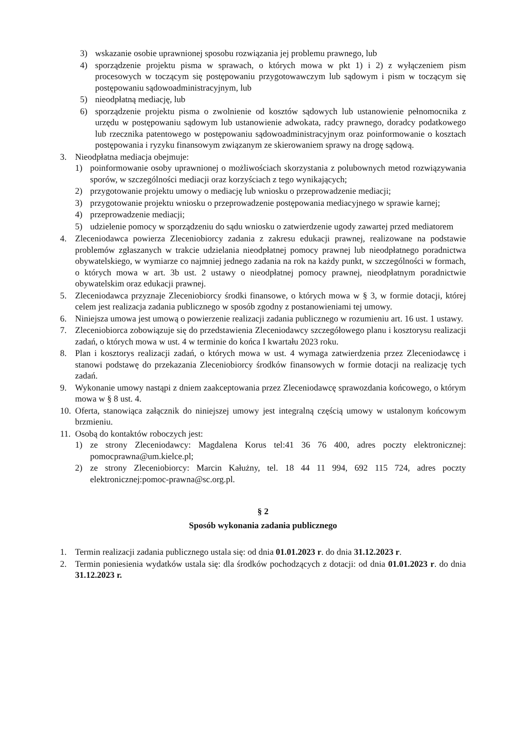3) wskazanie osobie uprawnionej sposobu rozwiązania jej problemu prawnego, lub
4) sporządzenie projektu pisma w sprawach, o których mowa w pkt 1) i 2) z wyłączeniem pism procesowych w toczącym się postępowaniu przygotowawczym lub sądowym i pism w toczącym się postępowaniu sądowoadministracyjnym, lub
5) nieodpłatną mediację, lub
6) sporządzenie projektu pisma o zwolnienie od kosztów sądowych lub ustanowienie pełnomocnika z urzędu w postępowaniu sądowym lub ustanowienie adwokata, radcy prawnego, doradcy podatkowego lub rzecznika patentowego w postępowaniu sądowoadministracyjnym oraz poinformowanie o kosztach postępowania i ryzyku finansowym związanym ze skierowaniem sprawy na drogę sądową.
3. Nieodpłatna mediacja obejmuje:
1) poinformowanie osoby uprawnionej o możliwościach skorzystania z polubownych metod rozwiązywania sporów, w szczególności mediacji oraz korzyściach z tego wynikających;
2) przygotowanie projektu umowy o mediację lub wniosku o przeprowadzenie mediacji;
3) przygotowanie projektu wniosku o przeprowadzenie postępowania mediacyjnego w sprawie karnej;
4) przeprowadzenie mediacji;
5) udzielenie pomocy w sporządzeniu do sądu wniosku o zatwierdzenie ugody zawartej przed mediatorem
4. Zleceniodawca powierza Zleceniobiorcy zadania z zakresu edukacji prawnej, realizowane na podstawie problemów zgłaszanych w trakcie udzielania nieodpłatnej pomocy prawnej lub nieodpłatnego poradnictwa obywatelskiego, w wymiarze co najmniej jednego zadania na rok na każdy punkt, w szczególności w formach, o których mowa w art. 3b ust. 2 ustawy o nieodpłatnej pomocy prawnej, nieodpłatnym poradnictwie obywatelskim oraz edukacji prawnej.
5. Zleceniodawca przyznaje Zleceniobiorcy środki finansowe, o których mowa w § 3, w formie dotacji, której celem jest realizacja zadania publicznego w sposób zgodny z postanowieniami tej umowy.
6. Niniejsza umowa jest umową o powierzenie realizacji zadania publicznego w rozumieniu art. 16 ust. 1 ustawy.
7. Zleceniobiorca zobowiązuje się do przedstawienia Zleceniodawcy szczegółowego planu i kosztorysu realizacji zadań, o których mowa w ust. 4 w terminie do końca I kwartału 2023 roku.
8. Plan i kosztorys realizacji zadań, o których mowa w ust. 4 wymaga zatwierdzenia przez Zleceniodawcę i stanowi podstawę do przekazania Zleceniobiorcy środków finansowych w formie dotacji na realizację tych zadań.
9. Wykonanie umowy nastąpi z dniem zaakceptowania przez Zleceniodawcę sprawozdania końcowego, o którym mowa w § 8 ust. 4.
10. Oferta, stanowiąca załącznik do niniejszej umowy jest integralną częścią umowy w ustalonym końcowym brzmieniu.
11. Osobą do kontaktów roboczych jest:
1) ze strony Zleceniodawcy: Magdalena Korus tel:41 36 76 400, adres poczty elektronicznej: pomocprawna@um.kielce.pl;
2) ze strony Zleceniobiorcy: Marcin Kałużny, tel. 18 44 11 994, 692 115 724, adres poczty elektronicznej:pomoc-prawna@sc.org.pl.
§ 2
Sposób wykonania zadania publicznego
1. Termin realizacji zadania publicznego ustala się: od dnia 01.01.2023 r. do dnia 31.12.2023 r.
2. Termin poniesienia wydatków ustala się: dla środków pochodzących z dotacji: od dnia 01.01.2023 r. do dnia 31.12.2023 r.